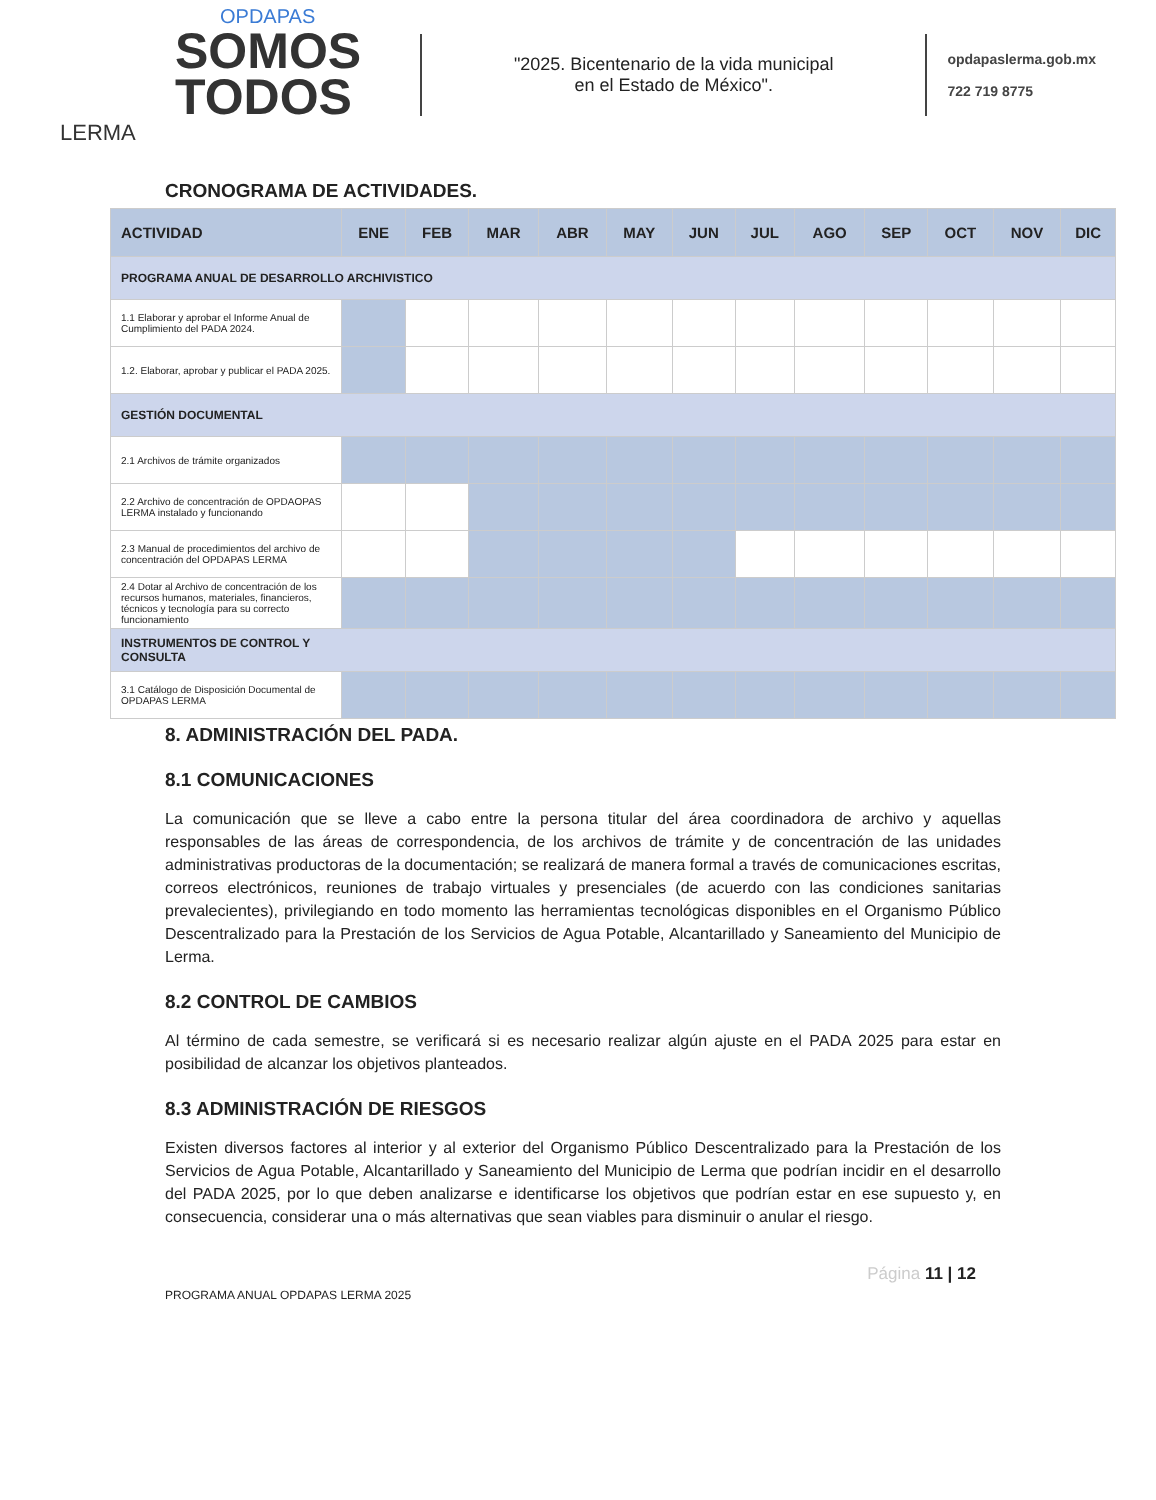OPDAPAS
SOMOS
TODOS
LERMA
"2025. Bicentenario de la vida municipal
en el Estado de México".
opdapaslerma.gob.mx
722 719 8775
CRONOGRAMA DE ACTIVIDADES.
| ACTIVIDAD | ENE | FEB | MAR | ABR | MAY | JUN | JUL | AGO | SEP | OCT | NOV | DIC |
| --- | --- | --- | --- | --- | --- | --- | --- | --- | --- | --- | --- | --- |
| PROGRAMA ANUAL DE DESARROLLO ARCHIVISTICO | | | | | | | | | | | | |
| 1.1 Elaborar y aprobar el Informe Anual de Cumplimiento del PADA 2024. | | | | | | | | | | | | |
| 1.2. Elaborar, aprobar y publicar el PADA 2025. | | | | | | | | | | | | |
| GESTIÓN DOCUMENTAL | | | | | | | | | | | | |
| 2.1 Archivos de trámite organizados | | | | | | | | | | | | |
| 2.2 Archivo de concentración de OPDAOPAS LERMA instalado y funcionando | | | | | | | | | | | | |
| 2.3 Manual de procedimientos del archivo de concentración del OPDAPAS LERMA | | | | | | | | | | | | |
| 2.4 Dotar al Archivo de concentración de los recursos humanos, materiales, financieros, técnicos y tecnología para su correcto funcionamiento | | | | | | | | | | | | |
| INSTRUMENTOS DE CONTROL Y CONSULTA | | | | | | | | | | | | |
| 3.1 Catálogo de Disposición Documental de OPDAPAS LERMA | | | | | | | | | | | | |
8. ADMINISTRACIÓN DEL PADA.
8.1 COMUNICACIONES
La comunicación que se lleve a cabo entre la persona titular del área coordinadora de archivo y aquellas responsables de las áreas de correspondencia, de los archivos de trámite y de concentración de las unidades administrativas productoras de la documentación; se realizará de manera formal a través de comunicaciones escritas, correos electrónicos, reuniones de trabajo virtuales y presenciales (de acuerdo con las condiciones sanitarias prevalecientes), privilegiando en todo momento las herramientas tecnológicas disponibles en el Organismo Público Descentralizado para la Prestación de los Servicios de Agua Potable, Alcantarillado y Saneamiento del Municipio de Lerma.
8.2 CONTROL DE CAMBIOS
Al término de cada semestre, se verificará si es necesario realizar algún ajuste en el PADA 2025 para estar en posibilidad de alcanzar los objetivos planteados.
8.3 ADMINISTRACIÓN DE RIESGOS
Existen diversos factores al interior y al exterior del Organismo Público Descentralizado para la Prestación de los Servicios de Agua Potable, Alcantarillado y Saneamiento del Municipio de Lerma que podrían incidir en el desarrollo del PADA 2025, por lo que deben analizarse e identificarse los objetivos que podrían estar en ese supuesto y, en consecuencia, considerar una o más alternativas que sean viables para disminuir o anular el riesgo.
PROGRAMA ANUAL OPDAPAS LERMA 2025 Página 11 | 12